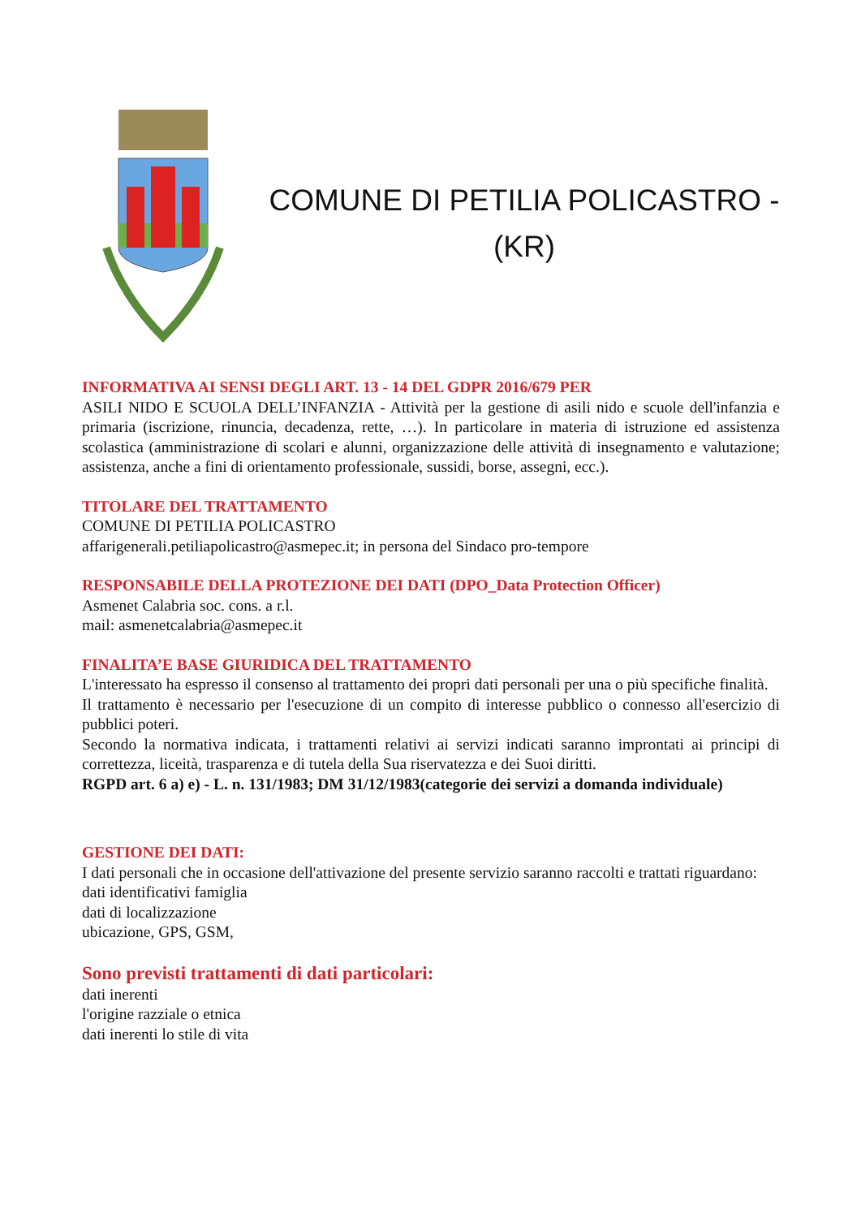COMUNE DI PETILIA POLICASTRO -
(KR)
INFORMATIVA AI SENSI DEGLI ART. 13 - 14 DEL GDPR 2016/679 PER
ASILI NIDO E SCUOLA DELL’INFANZIA - Attività per la gestione di asili nido e scuole dell'infanzia e primaria (iscrizione, rinuncia, decadenza, rette, …). In particolare in materia di istruzione ed assistenza scolastica (amministrazione di scolari e alunni, organizzazione delle attività di insegnamento e valutazione; assistenza, anche a fini di orientamento professionale, sussidi, borse, assegni, ecc.).
TITOLARE DEL TRATTAMENTO
COMUNE DI PETILIA POLICASTRO
affarigenerali.petiliapolicastro@asmepec.it; in persona del Sindaco pro-tempore
RESPONSABILE DELLA PROTEZIONE DEI DATI (DPO_Data Protection Officer)
Asmenet Calabria soc. cons. a r.l.
mail: asmenetcalabria@asmepec.it
FINALITA’E BASE GIURIDICA DEL TRATTAMENTO
L'interessato ha espresso il consenso al trattamento dei propri dati personali per una o più specifiche finalità.
Il trattamento è necessario per l'esecuzione di un compito di interesse pubblico o connesso all'esercizio di pubblici poteri.
Secondo la normativa indicata, i trattamenti relativi ai servizi indicati saranno improntati ai principi di correttezza, liceità, trasparenza e di tutela della Sua riservatezza e dei Suoi diritti.
RGPD art. 6 a) e) - L. n. 131/1983; DM 31/12/1983(categorie dei servizi a domanda individuale)
GESTIONE DEI DATI:
I dati personali che in occasione dell'attivazione del presente servizio saranno raccolti e trattati riguardano:
dati identificativi famiglia
dati di localizzazione
ubicazione, GPS, GSM,
Sono previsti trattamenti di dati particolari:
dati inerenti
l'origine razziale o etnica
dati inerenti lo stile di vita